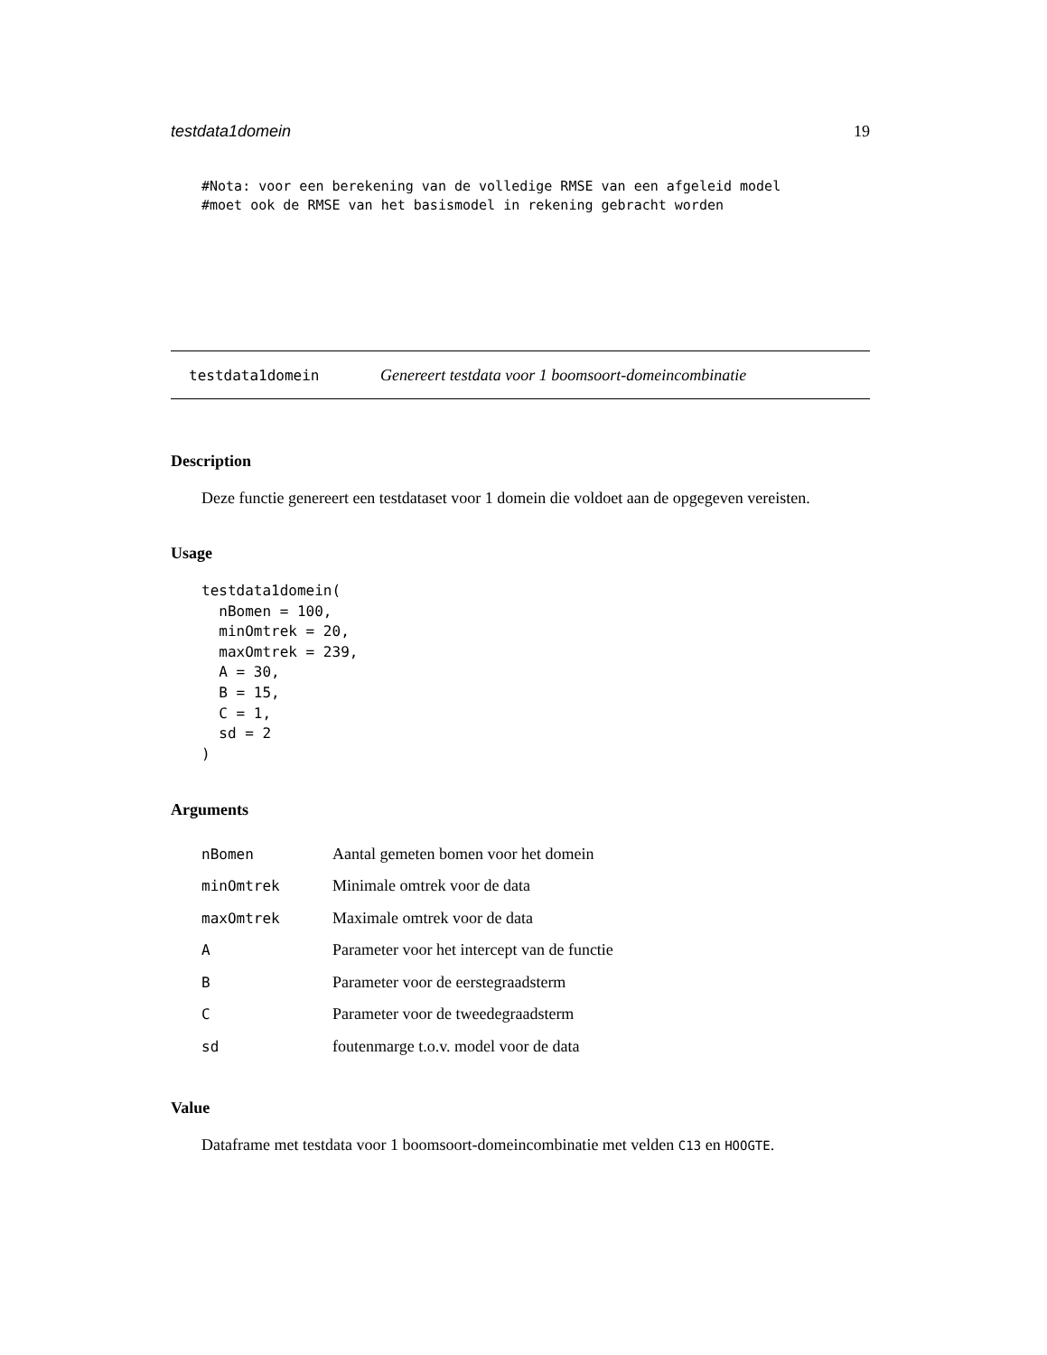testdata1domein 19
#Nota: voor een berekening van de volledige RMSE van een afgeleid model
#moet ook de RMSE van het basismodel in rekening gebracht worden
testdata1domein Genereert testdata voor 1 boomsoort-domeincombinatie
Description
Deze functie genereert een testdataset voor 1 domein die voldoet aan de opgegeven vereisten.
Usage
testdata1domein(
  nBomen = 100,
  minOmtrek = 20,
  maxOmtrek = 239,
  A = 30,
  B = 15,
  C = 1,
  sd = 2
)
Arguments
| nBomen | Aantal gemeten bomen voor het domein |
| minOmtrek | Minimale omtrek voor de data |
| maxOmtrek | Maximale omtrek voor de data |
| A | Parameter voor het intercept van de functie |
| B | Parameter voor de eerstegraadsterm |
| C | Parameter voor de tweedegraadsterm |
| sd | foutenmarge t.o.v. model voor de data |
Value
Dataframe met testdata voor 1 boomsoort-domeincombinatie met velden C13 en HOOGTE.